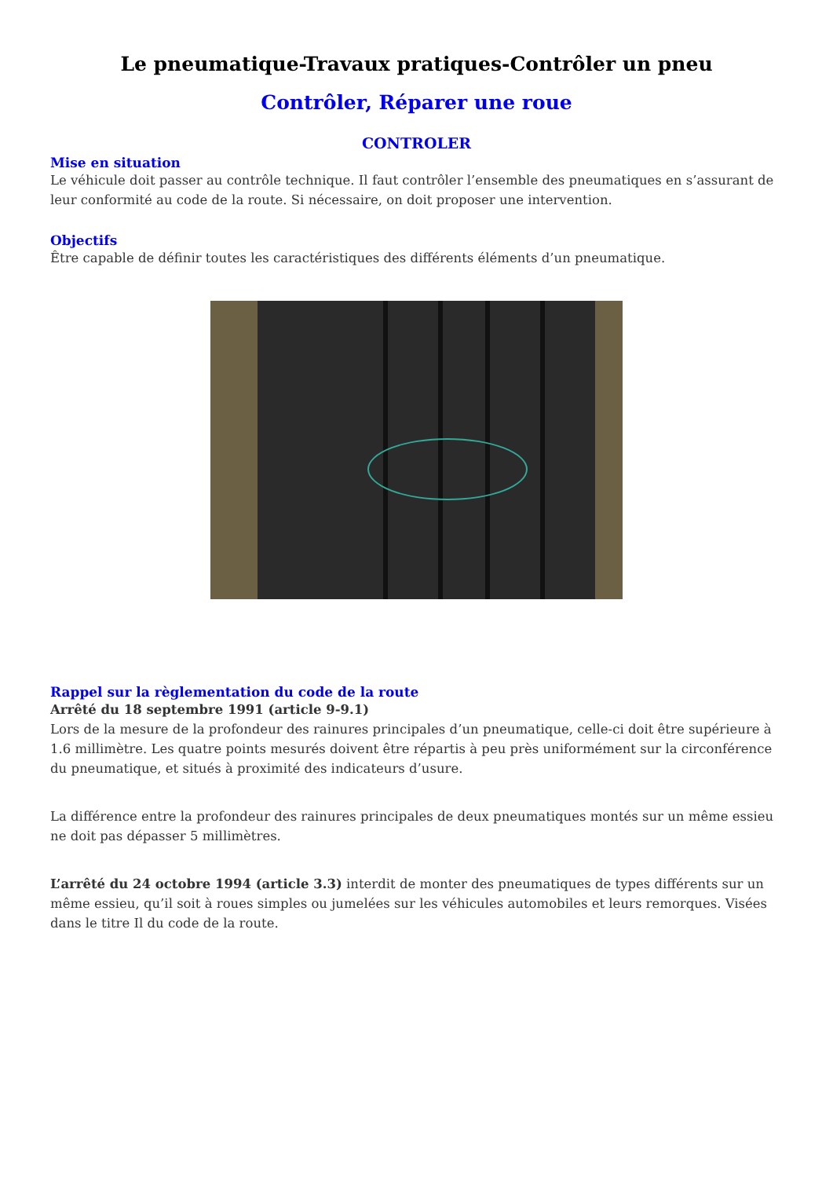Le pneumatique-Travaux pratiques-Contrôler un pneu
Contrôler, Réparer une roue
CONTROLER
Mise en situation
Le véhicule doit passer au contrôle technique. Il faut contrôler l’ensemble des pneumatiques en s’assurant de leur conformité au code de la route. Si nécessaire, on doit proposer une intervention.
Objectifs
Être capable de définir toutes les caractéristiques des différents éléments d’un pneumatique.
Rappel sur la règlementation du code de la route
Arrêté du 18 septembre 1991 (article 9-9.1)
Lors de la mesure de la profondeur des rainures principales d’un pneumatique, celle-ci doit être supérieure à 1.6 millimètre. Les quatre points mesurés doivent être répartis à peu près uniformément sur la circonférence du pneumatique, et situés à proximité des indicateurs d’usure.
La différence entre la profondeur des rainures principales de deux pneumatiques montés sur un même essieu ne doit pas dépasser 5 millimètres.
L’arrêté du 24 octobre 1994 (article 3.3) interdit de monter des pneumatiques de types différents sur un même essieu, qu’il soit à roues simples ou jumelées sur les véhicules automobiles et leurs remorques. Visées dans le titre Il du code de la route.